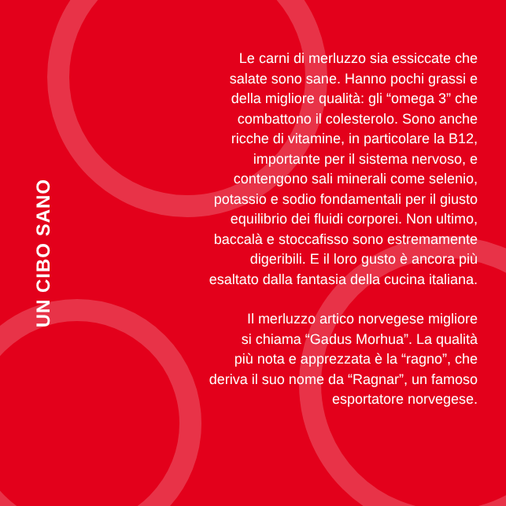UN CIBO SANO
Le carni di merluzzo sia essiccate che
salate sono sane. Hanno pochi grassi e
della migliore qualità: gli “omega 3” che
combattono il colesterolo. Sono anche
ricche di vitamine, in particolare la B12,
importante per il sistema nervoso, e
contengono sali minerali come selenio,
potassio e sodio fondamentali per il giusto
equilibrio dei fluidi corporei. Non ultimo,
baccalà e stoccafisso sono estremamente
digeribili. E il loro gusto è ancora più
esaltato dalla fantasia della cucina italiana.
Il merluzzo artico norvegese migliore
si chiama “Gadus Morhua”. La qualità
più nota e apprezzata è la “ragno”, che
deriva il suo nome da “Ragnar”, un famoso
esportatore norvegese.